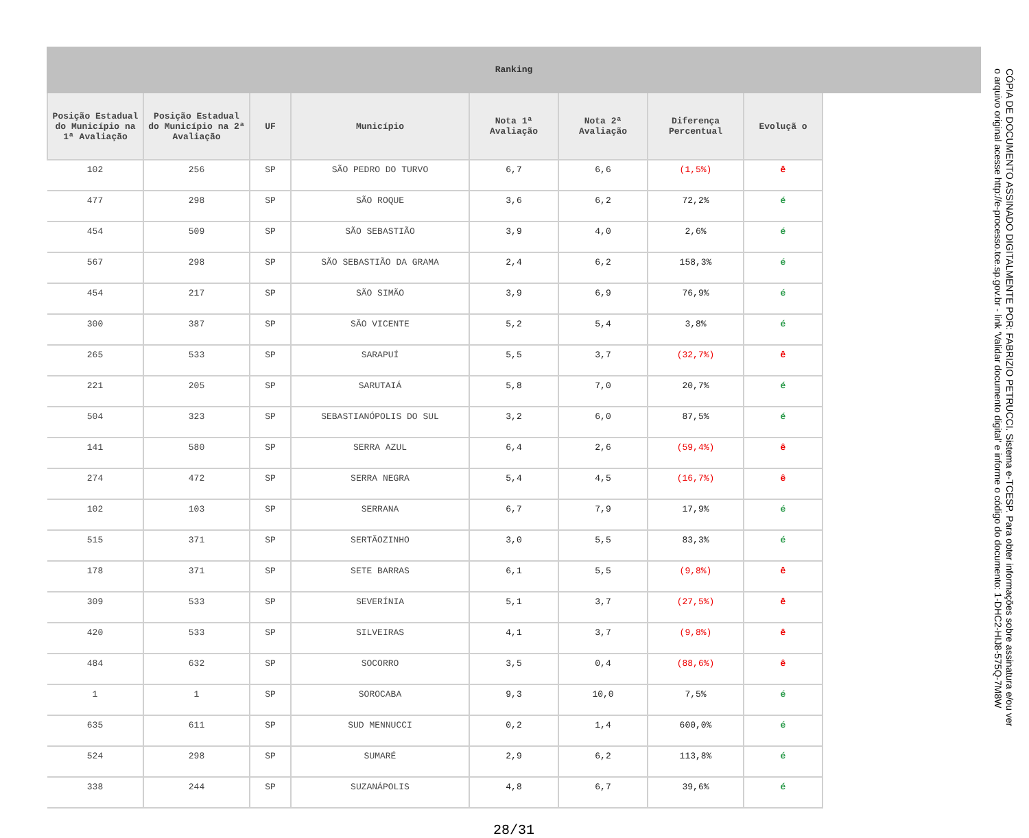Ranking
| Posição Estadual do Município na 1ª Avaliação | Posição Estadual do Município na 2ª Avaliação | UF | Município | Nota 1ª Avaliação | Nota 2ª Avaliação | Diferença Percentual | Evoluçã o |
| --- | --- | --- | --- | --- | --- | --- | --- |
| 102 | 256 | SP | SÃO PEDRO DO TURVO | 6,7 | 6,6 | (1,5%) | ê |
| 477 | 298 | SP | SÃO ROQUE | 3,6 | 6,2 | 72,2% | é |
| 454 | 509 | SP | SÃO SEBASTIÃO | 3,9 | 4,0 | 2,6% | é |
| 567 | 298 | SP | SÃO SEBASTIÃO DA GRAMA | 2,4 | 6,2 | 158,3% | é |
| 454 | 217 | SP | SÃO SIMÃO | 3,9 | 6,9 | 76,9% | é |
| 300 | 387 | SP | SÃO VICENTE | 5,2 | 5,4 | 3,8% | é |
| 265 | 533 | SP | SARAPUÍ | 5,5 | 3,7 | (32,7%) | ê |
| 221 | 205 | SP | SARUTAIÁ | 5,8 | 7,0 | 20,7% | é |
| 504 | 323 | SP | SEBASTIANÓPOLIS DO SUL | 3,2 | 6,0 | 87,5% | é |
| 141 | 580 | SP | SERRA AZUL | 6,4 | 2,6 | (59,4%) | ê |
| 274 | 472 | SP | SERRA NEGRA | 5,4 | 4,5 | (16,7%) | ê |
| 102 | 103 | SP | SERRANA | 6,7 | 7,9 | 17,9% | é |
| 515 | 371 | SP | SERTÃOZINHO | 3,0 | 5,5 | 83,3% | é |
| 178 | 371 | SP | SETE BARRAS | 6,1 | 5,5 | (9,8%) | ê |
| 309 | 533 | SP | SEVERÍNIA | 5,1 | 3,7 | (27,5%) | ê |
| 420 | 533 | SP | SILVEIRAS | 4,1 | 3,7 | (9,8%) | ê |
| 484 | 632 | SP | SOCORRO | 3,5 | 0,4 | (88,6%) | ê |
| 1 | 1 | SP | SOROCABA | 9,3 | 10,0 | 7,5% | é |
| 635 | 611 | SP | SUD MENNUCCI | 0,2 | 1,4 | 600,0% | é |
| 524 | 298 | SP | SUMARÉ | 2,9 | 6,2 | 113,8% | é |
| 338 | 244 | SP | SUZANÁPOLIS | 4,8 | 6,7 | 39,6% | é |
28/31
CÓPIA DE DOCUMENTO ASSINADO DIGITALMENTE POR: FABRIZIO PETRUCCI. Sistema e-TCESP. Para obter informações sobre assinatura e/ou ver o arquivo original acesse http://e-processo.tce.sp.gov.br - link 'Validar documento digital' e informe o código do documento: 1-DHC2-HIJ8-575Q-7M8W